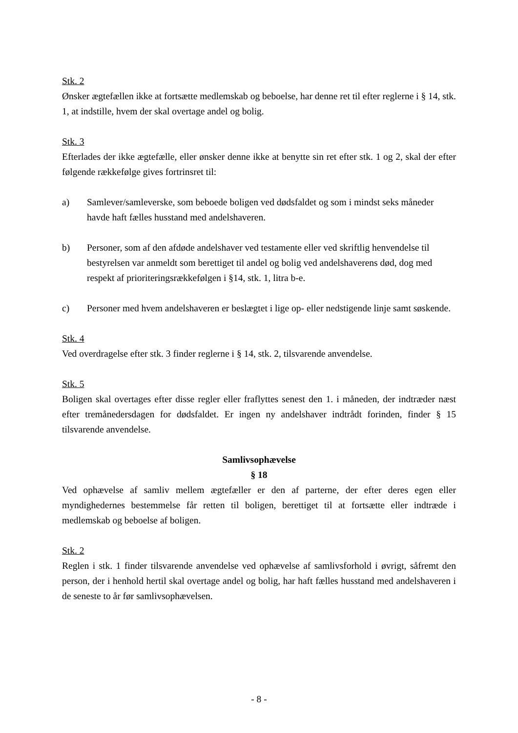Stk. 2
Ønsker ægtefællen ikke at fortsætte medlemskab og beboelse, har denne ret til efter reglerne i § 14, stk. 1, at indstille, hvem der skal overtage andel og bolig.
Stk. 3
Efterlades der ikke ægtefælle, eller ønsker denne ikke at benytte sin ret efter stk. 1 og 2, skal der efter følgende rækkefølge gives fortrinsret til:
a) Samlever/samleverske, som beboede boligen ved dødsfaldet og som i mindst seks måneder havde haft fælles husstand med andelshaveren.
b) Personer, som af den afdøde andelshaver ved testamente eller ved skriftlig henvendelse til bestyrelsen var anmeldt som berettiget til andel og bolig ved andelshaverens død, dog med respekt af prioriteringsrækkefølgen i §14, stk. 1, litra b-e.
c) Personer med hvem andelshaveren er beslægtet i lige op- eller nedstigende linje samt søskende.
Stk. 4
Ved overdragelse efter stk. 3 finder reglerne i § 14, stk. 2, tilsvarende anvendelse.
Stk. 5
Boligen skal overtages efter disse regler eller fraflyttes senest den 1. i måneden, der indtræder næst efter tremånedersdagen for dødsfaldet. Er ingen ny andelshaver indtrådt forinden, finder § 15 tilsvarende anvendelse.
Samlivsophævelse
§ 18
Ved ophævelse af samliv mellem ægtefæller er den af parterne, der efter deres egen eller myndighedernes bestemmelse får retten til boligen, berettiget til at fortsætte eller indtræde i medlemskab og beboelse af boligen.
Stk. 2
Reglen i stk. 1 finder tilsvarende anvendelse ved ophævelse af samlivsforhold i øvrigt, såfremt den person, der i henhold hertil skal overtage andel og bolig, har haft fælles husstand med andelshaveren i de seneste to år før samlivsophævelsen.
- 8 -